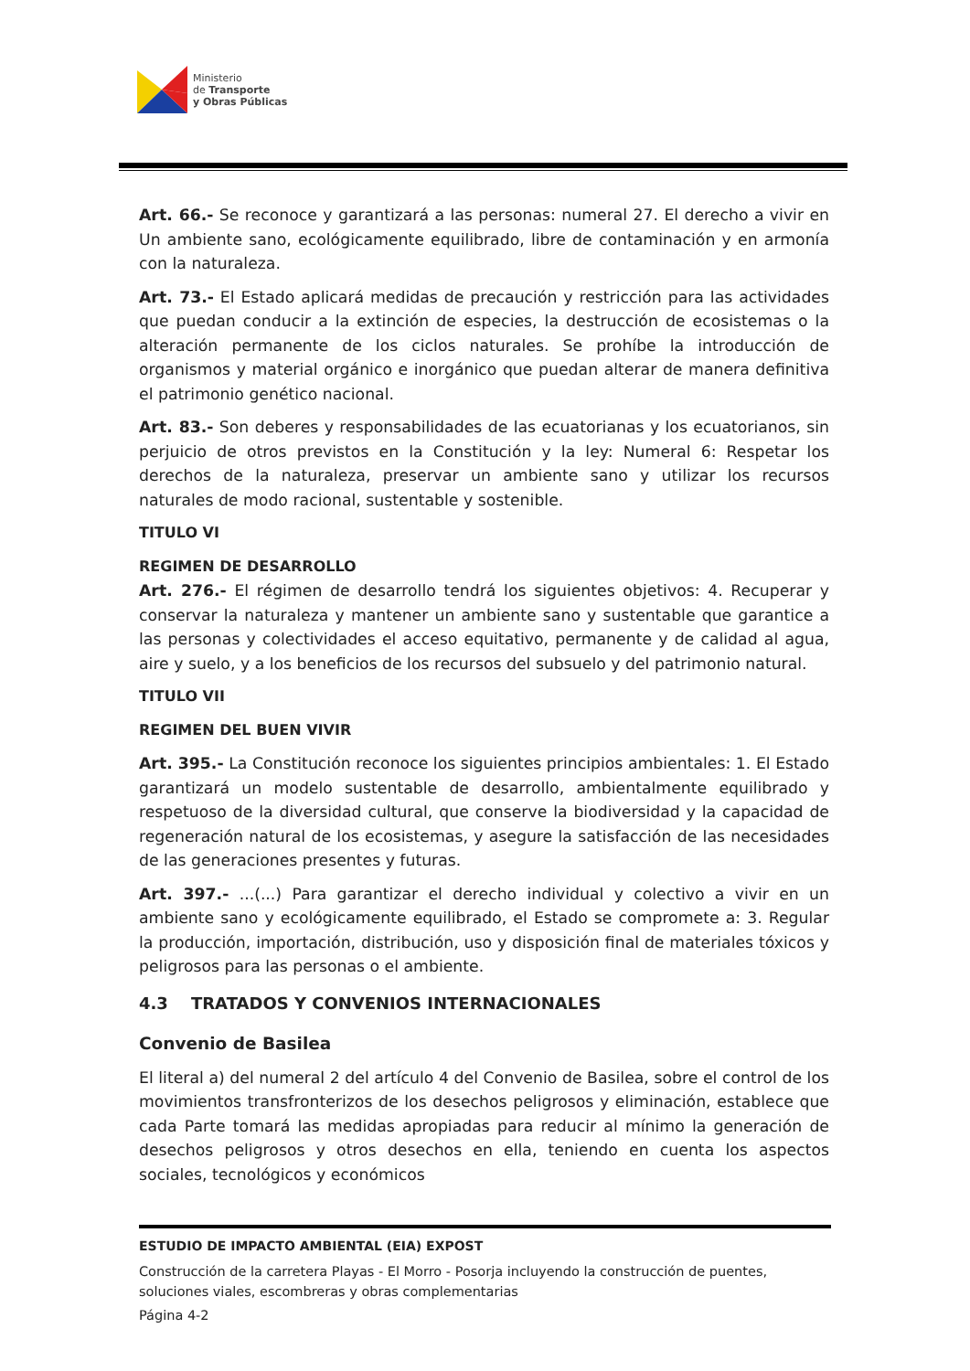Ministerio
de Transporte
y Obras Públicas
Art. 66.- Se reconoce y garantizará a las personas: numeral 27. El derecho a vivir en Un ambiente sano, ecológicamente equilibrado, libre de contaminación y en armonía con la naturaleza.
Art. 73.- El Estado aplicará medidas de precaución y restricción para las actividades que puedan conducir a la extinción de especies, la destrucción de ecosistemas o la alteración permanente de los ciclos naturales. Se prohíbe la introducción de organismos y material orgánico e inorgánico que puedan alterar de manera definitiva el patrimonio genético nacional.
Art. 83.- Son deberes y responsabilidades de las ecuatorianas y los ecuatorianos, sin perjuicio de otros previstos en la Constitución y la ley: Numeral 6: Respetar los derechos de la naturaleza, preservar un ambiente sano y utilizar los recursos naturales de modo racional, sustentable y sostenible.
TITULO VI
REGIMEN DE DESARROLLO
Art. 276.- El régimen de desarrollo tendrá los siguientes objetivos: 4. Recuperar y conservar la naturaleza y mantener un ambiente sano y sustentable que garantice a las personas y colectividades el acceso equitativo, permanente y de calidad al agua, aire y suelo, y a los beneficios de los recursos del subsuelo y del patrimonio natural.
TITULO VII
REGIMEN DEL BUEN VIVIR
Art. 395.- La Constitución reconoce los siguientes principios ambientales: 1. El Estado garantizará un modelo sustentable de desarrollo, ambientalmente equilibrado y respetuoso de la diversidad cultural, que conserve la biodiversidad y la capacidad de regeneración natural de los ecosistemas, y asegure la satisfacción de las necesidades de las generaciones presentes y futuras.
Art. 397.- ...(...) Para garantizar el derecho individual y colectivo a vivir en un ambiente sano y ecológicamente equilibrado, el Estado se compromete a: 3. Regular la producción, importación, distribución, uso y disposición final de materiales tóxicos y peligrosos para las personas o el ambiente.
4.3 TRATADOS Y CONVENIOS INTERNACIONALES
Convenio de Basilea
El literal a) del numeral 2 del artículo 4 del Convenio de Basilea, sobre el control de los movimientos transfronterizos de los desechos peligrosos y eliminación, establece que cada Parte tomará las medidas apropiadas para reducir al mínimo la generación de desechos peligrosos y otros desechos en ella, teniendo en cuenta los aspectos sociales, tecnológicos y económicos
ESTUDIO DE IMPACTO AMBIENTAL (EIA) EXPOST
Construcción de la carretera Playas - El Morro - Posorja incluyendo la construcción de puentes, soluciones viales, escombreras y obras complementarias
Página 4-2